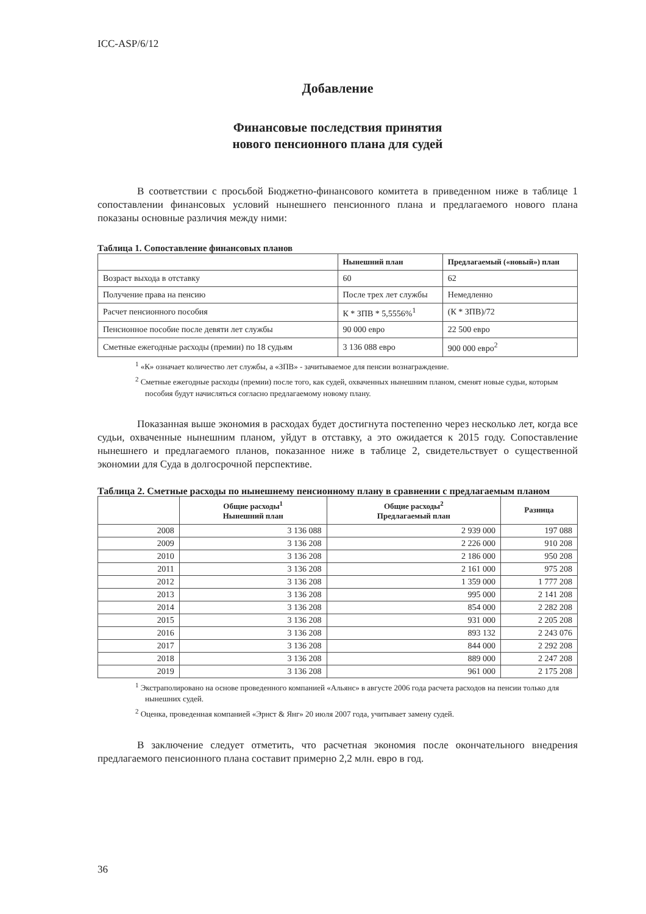ICC-ASP/6/12
Добавление
Финансовые последствия принятия
нового пенсионного плана для судей
В соответствии с просьбой Бюджетно-финансового комитета в приведенном ниже в таблице 1 сопоставлении финансовых условий нынешнего пенсионного плана и предлагаемого нового плана показаны основные различия между ними:
Таблица 1. Сопоставление финансовых планов
| | Нынешний план | Предлагаемый («новый») план |
| --- | --- | --- |
| Возраст выхода в отставку | 60 | 62 |
| Получение права на пенсию | После трех лет службы | Немедленно |
| Расчет пенсионного пособия | К * ЗПВ * 5,5556%<sup>1</sup> | (К * ЗПВ)/72 |
| Пенсионное пособие после девяти лет службы | 90 000 евро | 22 500 евро |
| Сметные ежегодные расходы (премии) по 18 судьям | 3 136 088 евро | 900 000 евро<sup>2</sup> |
<sup>1</sup> «К» означает количество лет службы, а «ЗПВ» - зачитываемое для пенсии вознаграждение.
<sup>2</sup> Сметные ежегодные расходы (премии) после того, как судей, охваченных нынешним планом, сменят новые судьи, которым пособия будут начисляться согласно предлагаемому новому плану.
Показанная выше экономия в расходах будет достигнута постепенно через несколько лет, когда все судьи, охваченные нынешним планом, уйдут в отставку, а это ожидается к 2015 году. Сопоставление нынешнего и предлагаемого планов, показанное ниже в таблице 2, свидетельствует о существенной экономии для Суда в долгосрочной перспективе.
Таблица 2. Сметные расходы по нынешнему пенсионному плану в сравнении с предлагаемым планом
| | Общие расходы<sup>1</sup> Нынешний план | Общие расходы<sup>2</sup> Предлагаемый план | Разница |
| --- | --- | --- | --- |
| 2008 | 3 136 088 | 2 939 000 | 197 088 |
| 2009 | 3 136 208 | 2 226 000 | 910 208 |
| 2010 | 3 136 208 | 2 186 000 | 950 208 |
| 2011 | 3 136 208 | 2 161 000 | 975 208 |
| 2012 | 3 136 208 | 1 359 000 | 1 777 208 |
| 2013 | 3 136 208 | 995 000 | 2 141 208 |
| 2014 | 3 136 208 | 854 000 | 2 282 208 |
| 2015 | 3 136 208 | 931 000 | 2 205 208 |
| 2016 | 3 136 208 | 893 132 | 2 243 076 |
| 2017 | 3 136 208 | 844 000 | 2 292 208 |
| 2018 | 3 136 208 | 889 000 | 2 247 208 |
| 2019 | 3 136 208 | 961 000 | 2 175 208 |
<sup>1</sup> Экстраполировано на основе проведенного компанией «Альянс» в августе 2006 года расчета расходов на пенсии только для нынешних судей.
<sup>2</sup> Оценка, проведенная компанией «Эрнст & Янг» 20 июля 2007 года, учитывает замену судей.
В заключение следует отметить, что расчетная экономия после окончательного внедрения предлагаемого пенсионного плана составит примерно 2,2 млн. евро в год.
36